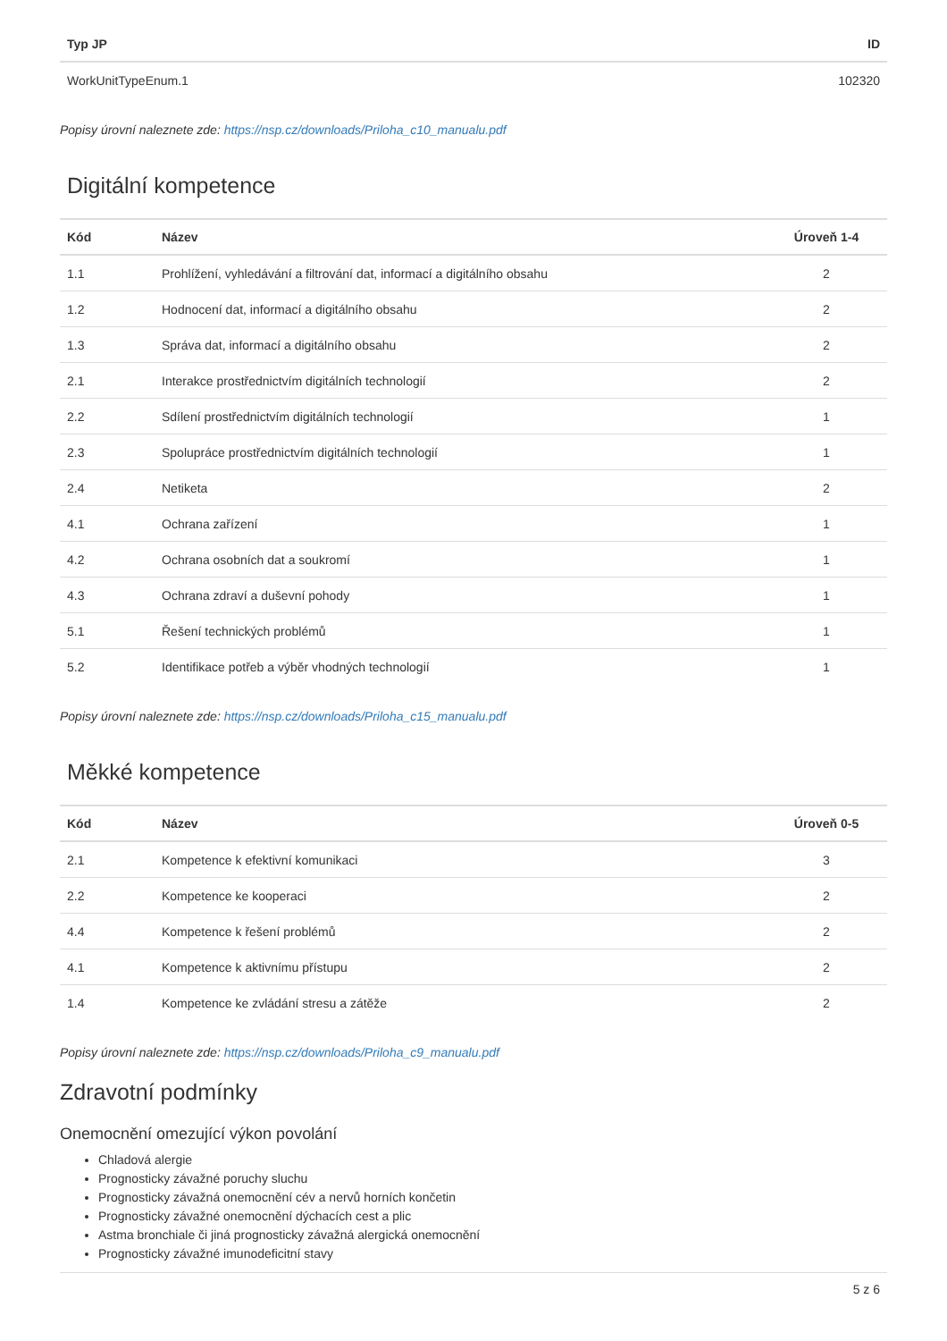| Typ JP | ID |
| --- | --- |
| WorkUnitTypeEnum.1 | 102320 |
Popisy úrovní naleznete zde: https://nsp.cz/downloads/Priloha_c10_manualu.pdf
Digitální kompetence
| Kód | Název | Úroveň 1-4 |
| --- | --- | --- |
| 1.1 | Prohlížení, vyhledávání a filtrování dat, informací a digitálního obsahu | 2 |
| 1.2 | Hodnocení dat, informací a digitálního obsahu | 2 |
| 1.3 | Správa dat, informací a digitálního obsahu | 2 |
| 2.1 | Interakce prostřednictvím digitálních technologií | 2 |
| 2.2 | Sdílení prostřednictvím digitálních technologií | 1 |
| 2.3 | Spolupráce prostřednictvím digitálních technologií | 1 |
| 2.4 | Netiketa | 2 |
| 4.1 | Ochrana zařízení | 1 |
| 4.2 | Ochrana osobních dat a soukromí | 1 |
| 4.3 | Ochrana zdraví a duševní pohody | 1 |
| 5.1 | Řešení technických problémů | 1 |
| 5.2 | Identifikace potřeb a výběr vhodných technologií | 1 |
Popisy úrovní naleznete zde: https://nsp.cz/downloads/Priloha_c15_manualu.pdf
Měkké kompetence
| Kód | Název | Úroveň 0-5 |
| --- | --- | --- |
| 2.1 | Kompetence k efektivní komunikaci | 3 |
| 2.2 | Kompetence ke kooperaci | 2 |
| 4.4 | Kompetence k řešení problémů | 2 |
| 4.1 | Kompetence k aktivnímu přístupu | 2 |
| 1.4 | Kompetence ke zvládání stresu a zátěže | 2 |
Popisy úrovní naleznete zde: https://nsp.cz/downloads/Priloha_c9_manualu.pdf
Zdravotní podmínky
Onemocnění omezující výkon povolání
Chladová alergie
Prognosticky závažné poruchy sluchu
Prognosticky závažná onemocnění cév a nervů horních končetin
Prognosticky závažné onemocnění dýchacích cest a plic
Astma bronchiale či jiná prognosticky závažná alergická onemocnění
Prognosticky závažné imunodeficitní stavy
5 z 6